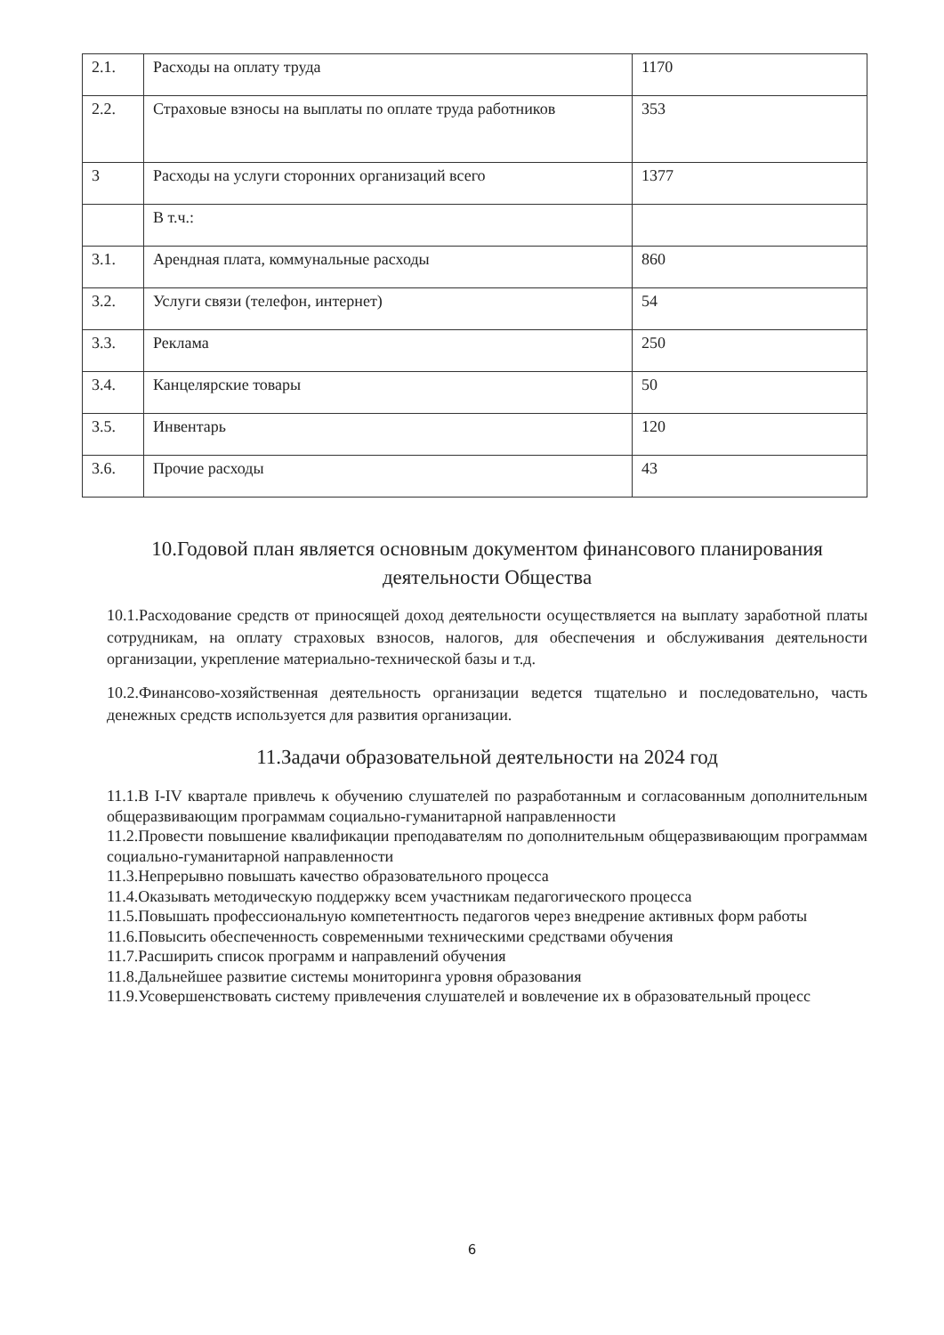| 2.1. | Расходы на оплату труда | 1170 |
| 2.2. | Страховые взносы на выплаты по оплате труда работников | 353 |
| 3 | Расходы на услуги сторонних организаций всего | 1377 |
| | В т.ч.: | |
| 3.1. | Арендная плата, коммунальные расходы | 860 |
| 3.2. | Услуги связи (телефон, интернет) | 54 |
| 3.3. | Реклама | 250 |
| 3.4. | Канцелярские товары | 50 |
| 3.5. | Инвентарь | 120 |
| 3.6. | Прочие расходы | 43 |
10.Годовой план является основным документом финансового планирования деятельности Общества
10.1.Расходование средств от приносящей доход деятельности осуществляется на выплату заработной платы сотрудникам, на оплату страховых взносов, налогов, для обеспечения и обслуживания деятельности организации, укрепление материально-технической базы и т.д.
10.2.Финансово-хозяйственная деятельность организации ведется тщательно и последовательно, часть денежных средств используется для развития организации.
11.Задачи образовательной деятельности на 2024 год
11.1.В I-IV квартале привлечь к обучению слушателей по разработанным и согласованным дополнительным общеразвивающим программам социально-гуманитарной направленности
11.2.Провести повышение квалификации преподавателям по дополнительным общеразвивающим программам социально-гуманитарной направленности
11.3.Непрерывно повышать качество образовательного процесса
11.4.Оказывать методическую поддержку всем участникам педагогического процесса
11.5.Повышать профессиональную компетентность педагогов через внедрение активных форм работы
11.6.Повысить обеспеченность современными техническими средствами обучения
11.7.Расширить список программ и направлений обучения
11.8.Дальнейшее развитие системы мониторинга уровня образования
11.9.Усовершенствовать систему привлечения слушателей и вовлечение их в образовательный процесс
6